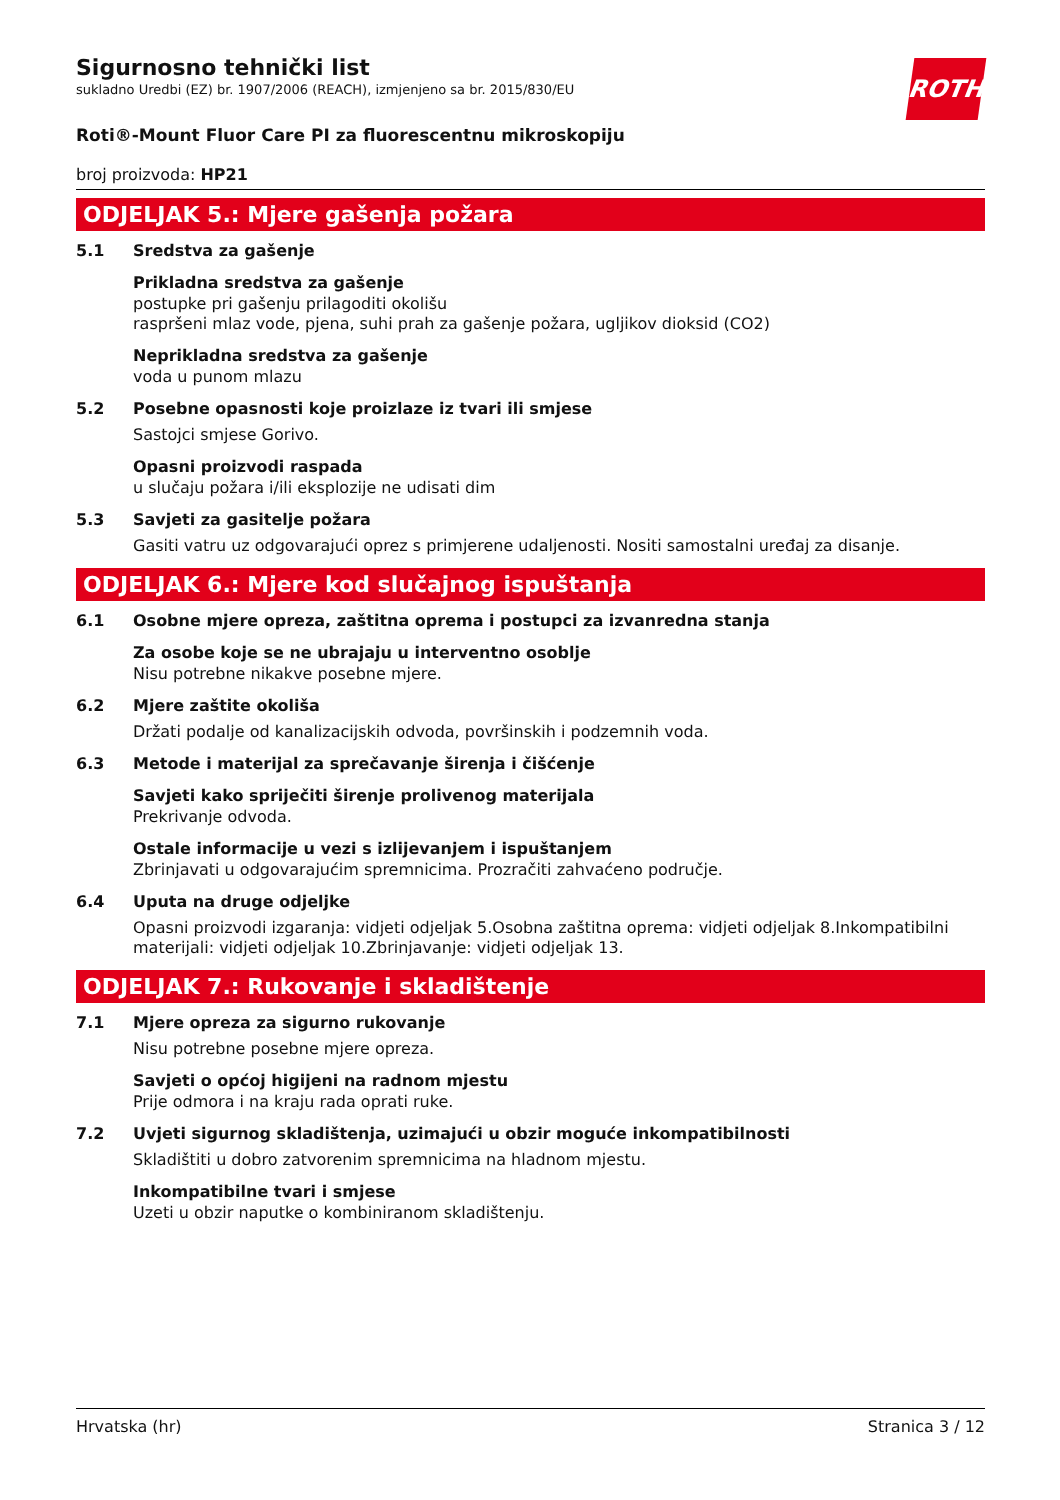ROTH
Sigurnosno tehnički list
sukladno Uredbi (EZ) br. 1907/2006 (REACH), izmjenjeno sa br. 2015/830/EU
Roti®-Mount Fluor Care PI za fluorescentnu mikroskopiju
broj proizvoda: HP21
ODJELJAK 5.: Mjere gašenja požara
5.1
Sredstva za gašenje
Prikladna sredstva za gašenje
postupke pri gašenju prilagoditi okolišu
raspršeni mlaz vode, pjena, suhi prah za gašenje požara, ugljikov dioksid (CO2)
Neprikladna sredstva za gašenje
voda u punom mlazu
5.2
Posebne opasnosti koje proizlaze iz tvari ili smjese
Sastojci smjese Gorivo.
Opasni proizvodi raspada
u slučaju požara i/ili eksplozije ne udisati dim
5.3
Savjeti za gasitelje požara
Gasiti vatru uz odgovarajući oprez s primjerene udaljenosti. Nositi samostalni uređaj za disanje.
ODJELJAK 6.: Mjere kod slučajnog ispuštanja
6.1
Osobne mjere opreza, zaštitna oprema i postupci za izvanredna stanja
Za osobe koje se ne ubrajaju u interventno osoblje
Nisu potrebne nikakve posebne mjere.
6.2
Mjere zaštite okoliša
Držati podalje od kanalizacijskih odvoda, površinskih i podzemnih voda.
6.3
Metode i materijal za sprečavanje širenja i čišćenje
Savjeti kako spriječiti širenje prolivenog materijala
Prekrivanje odvoda.
Ostale informacije u vezi s izlijevanjem i ispuštanjem
Zbrinjavati u odgovarajućim spremnicima. Prozračiti zahvaćeno područje.
6.4
Uputa na druge odjeljke
Opasni proizvodi izgaranja: vidjeti odjeljak 5.Osobna zaštitna oprema: vidjeti odjeljak 8.Inkompatibilni materijali: vidjeti odjeljak 10.Zbrinjavanje: vidjeti odjeljak 13.
ODJELJAK 7.: Rukovanje i skladištenje
7.1
Mjere opreza za sigurno rukovanje
Nisu potrebne posebne mjere opreza.
Savjeti o općoj higijeni na radnom mjestu
Prije odmora i na kraju rada oprati ruke.
7.2
Uvjeti sigurnog skladištenja, uzimajući u obzir moguće inkompatibilnosti
Skladištiti u dobro zatvorenim spremnicima na hladnom mjestu.
Inkompatibilne tvari i smjese
Uzeti u obzir naputke o kombiniranom skladištenju.
Hrvatska (hr) Stranica 3 / 12